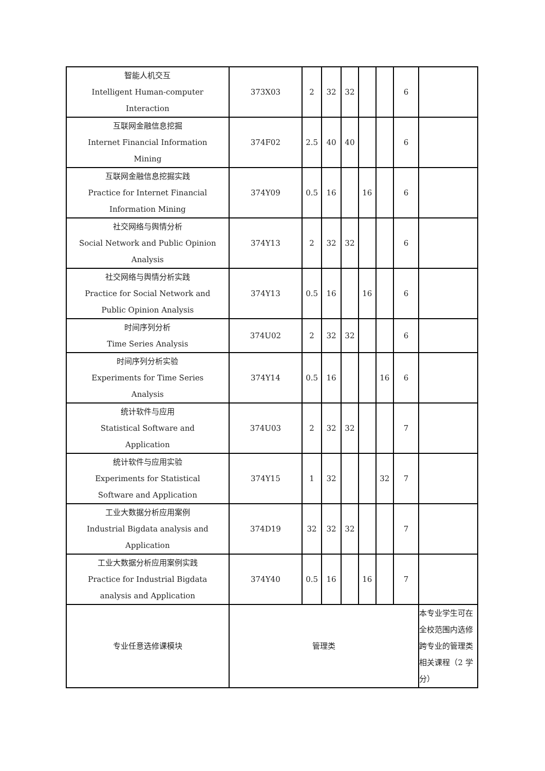| 智能人机交互 Intelligent Human-computer Interaction | 373X03 | 2 | 32 | 32 | | | 6 | |
| 互联网金融信息挖掘 Internet Financial Information Mining | 374F02 | 2.5 | 40 | 40 | | | 6 | |
| 互联网金融信息挖掘实践 Practice for Internet Financial Information Mining | 374Y09 | 0.5 | 16 | | 16 | | 6 | |
| 社交网络与舆情分析 Social Network and Public Opinion Analysis | 374Y13 | 2 | 32 | 32 | | | 6 | |
| 社交网络与舆情分析实践 Practice for Social Network and Public Opinion Analysis | 374Y13 | 0.5 | 16 | | 16 | | 6 | |
| 时间序列分析 Time Series Analysis | 374U02 | 2 | 32 | 32 | | | 6 | |
| 时间序列分析实验 Experiments for Time Series Analysis | 374Y14 | 0.5 | 16 | | | 16 | 6 | |
| 统计软件与应用 Statistical Software and Application | 374U03 | 2 | 32 | 32 | | | 7 | |
| 统计软件与应用实验 Experiments for Statistical Software and Application | 374Y15 | 1 | 32 | | | 32 | 7 | |
| 工业大数据分析应用案例 Industrial Bigdata analysis and Application | 374D19 | 32 | 32 | 32 | | | 7 | |
| 工业大数据分析应用案例实践 Practice for Industrial Bigdata analysis and Application | 374Y40 | 0.5 | 16 | | 16 | | 7 | |
| 专业任意选修课模块 | 管理类 | | | | | | | 本专业学生可在全校范围内选修跨专业的管理类相关课程（2 学分） |